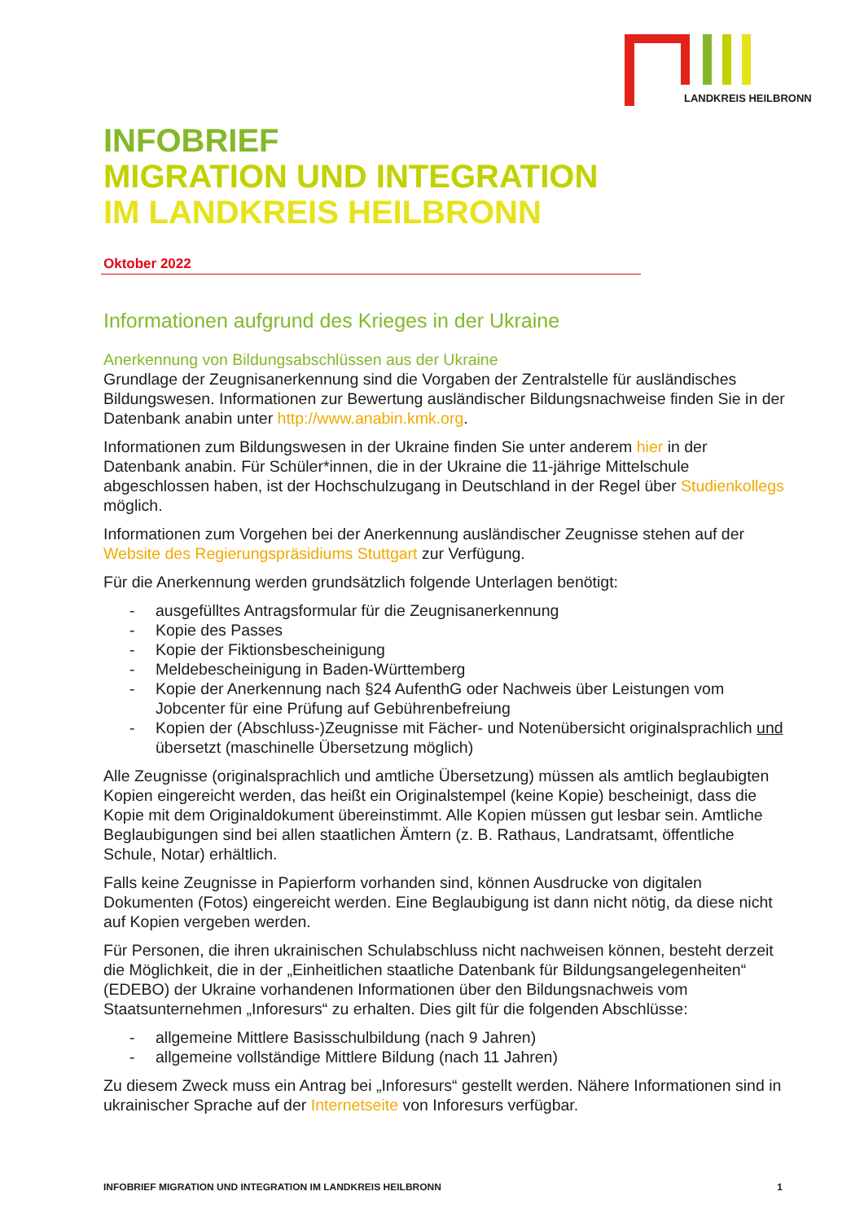LANDKREIS HEILBRONN
INFOBRIEF
MIGRATION UND INTEGRATION
IM LANDKREIS HEILBRONN
Oktober 2022
Informationen aufgrund des Krieges in der Ukraine
Anerkennung von Bildungsabschlüssen aus der Ukraine
Grundlage der Zeugnisanerkennung sind die Vorgaben der Zentralstelle für ausländi­sches Bildungswesen. Informationen zur Bewertung ausländischer Bildungsnach­weise finden Sie in der Datenbank anabin unter http://www.anabin.kmk.org.
Informationen zum Bildungswesen in der Ukraine finden Sie unter anderem hier in der Datenbank anabin. Für Schüler*innen, die in der Ukraine die 11-jährige Mittelschule abgeschlossen haben, ist der Hochschulzugang in Deutschland in der Regel über Studienkollegs möglich.
Informationen zum Vorgehen bei der Anerkennung ausländischer Zeugnisse stehen auf der Website des Regierungspräsidiums Stuttgart zur Verfügung.
Für die Anerkennung werden grundsätzlich folgende Unterlagen benötigt:
- ausgefülltes Antragsformular für die Zeugnisanerkennung
- Kopie des Passes
- Kopie der Fiktionsbescheinigung
- Meldebescheinigung in Baden-Württemberg
- Kopie der Anerkennung nach §24 AufenthG oder Nachweis über Leistungen vom Jobcenter für eine Prüfung auf Gebührenbefreiung
- Kopien der (Abschluss-)Zeugnisse mit Fächer- und Notenübersicht original­sprachlich und übersetzt (maschinelle Übersetzung möglich)
Alle Zeugnisse (originalsprachlich und amtliche Übersetzung) müssen als amtlich be­glaubigten Kopien eingereicht werden, das heißt ein Originalstempel (keine Kopie) bescheinigt, dass die Kopie mit dem Originaldokument übereinstimmt. Alle Kopien müssen gut lesbar sein. Amtliche Beglaubigungen sind bei allen staatlichen Ämtern (z. B. Rathaus, Landratsamt, öffentliche Schule, Notar) erhältlich.
Falls keine Zeugnisse in Papierform vorhanden sind, können Ausdrucke von digitalen Dokumenten (Fotos) eingereicht werden. Eine Beglaubigung ist dann nicht nötig, da diese nicht auf Kopien vergeben werden.
Für Personen, die ihren ukrainischen Schulabschluss nicht nachweisen können, be­steht derzeit die Möglichkeit, die in der „Einheitlichen staatliche Datenbank für Bil­dungsangelegenheiten“ (EDEBO) der Ukraine vorhandenen Informationen über den Bildungsnachweis vom Staatsunternehmen „Inforesurs“ zu erhalten. Dies gilt für die folgenden Abschlüsse:
- allgemeine Mittlere Basisschulbildung (nach 9 Jahren)
- allgemeine vollständige Mittlere Bildung (nach 11 Jahren)
Zu diesem Zweck muss ein Antrag bei „Inforesurs“ gestellt werden. Nähere Informati­onen sind in ukrainischer Sprache auf der Internetseite von Inforesurs verfügbar.
INFOBRIEF MIGRATION UND INTEGRATION IM LANDKREIS HEILBRONN 1